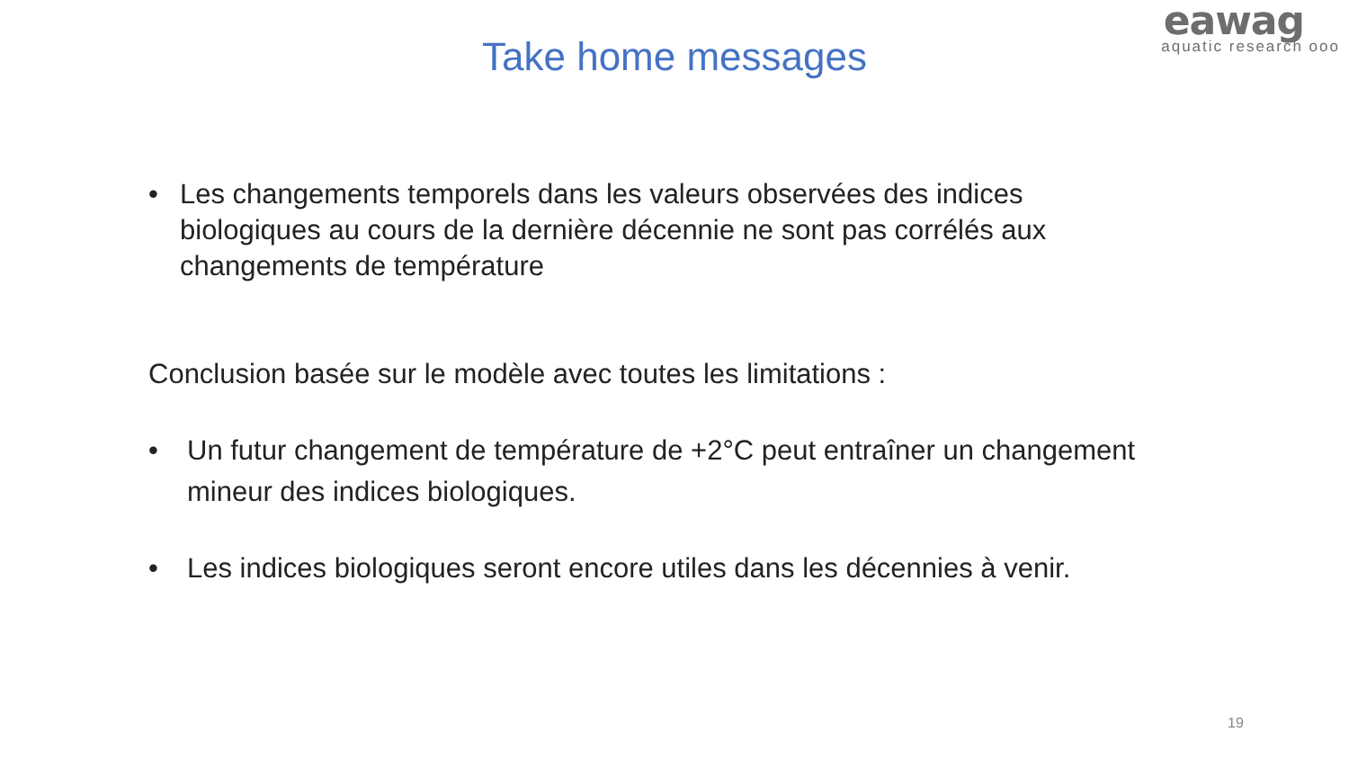eawag
aquatic research ooo
Take home messages
• Les changements temporels dans les valeurs observées des indices biologiques au cours de la dernière décennie ne sont pas corrélés aux changements de température
Conclusion basée sur le modèle avec toutes les limitations :
• Un futur changement de température de +2°C peut entraîner un changement mineur des indices biologiques.
• Les indices biologiques seront encore utiles dans les décennies à venir.
19